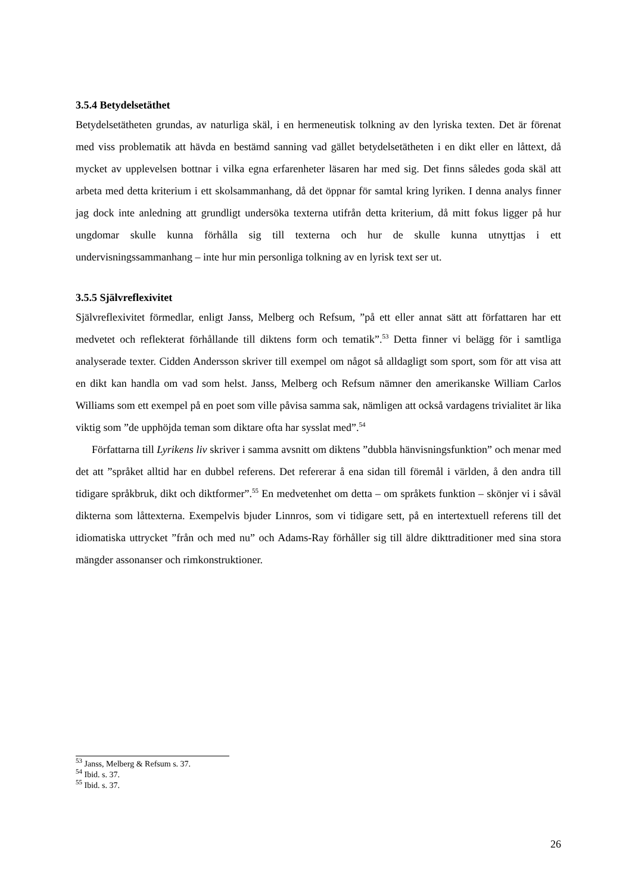3.5.4 Betydelsetäthet
Betydelsetätheten grundas, av naturliga skäl, i en hermeneutisk tolkning av den lyriska texten. Det är förenat med viss problematik att hävda en bestämd sanning vad gället betydelsetätheten i en dikt eller en låttext, då mycket av upplevelsen bottnar i vilka egna erfarenheter läsaren har med sig. Det finns således goda skäl att arbeta med detta kriterium i ett skolsammanhang, då det öppnar för samtal kring lyriken. I denna analys finner jag dock inte anledning att grundligt undersöka texterna utifrån detta kriterium, då mitt fokus ligger på hur ungdomar skulle kunna förhålla sig till texterna och hur de skulle kunna utnyttjas i ett undervisningssammanhang – inte hur min personliga tolkning av en lyrisk text ser ut.
3.5.5 Självreflexivitet
Självreflexivitet förmedlar, enligt Janss, Melberg och Refsum, ”på ett eller annat sätt att författaren har ett medvetet och reflekterat förhållande till diktens form och tematik”.<sup>53</sup> Detta finner vi belägg för i samtliga analyserade texter. Cidden Andersson skriver till exempel om något så alldagligt som sport, som för att visa att en dikt kan handla om vad som helst. Janss, Melberg och Refsum nämner den amerikanske William Carlos Williams som ett exempel på en poet som ville påvisa samma sak, nämligen att också vardagens trivialitet är lika viktig som ”de upphöjda teman som diktare ofta har sysslat med”.<sup>54</sup>
Författarna till Lyrikens liv skriver i samma avsnitt om diktens ”dubbla hänvisningsfunktion” och menar med det att ”språket alltid har en dubbel referens. Det refererar å ena sidan till föremål i världen, å den andra till tidigare språkbruk, dikt och diktformer”.<sup>55</sup> En medvetenhet om detta – om språkets funktion – skönjer vi i såväl dikterna som låttexterna. Exempelvis bjuder Linnros, som vi tidigare sett, på en intertextuell referens till det idiomatiska uttrycket ”från och med nu” och Adams-Ray förhåller sig till äldre dikttraditioner med sina stora mängder assonanser och rimkonstruktioner.
<sup>53</sup> Janss, Melberg & Refsum s. 37.
<sup>54</sup> Ibid. s. 37.
<sup>55</sup> Ibid. s. 37.
26